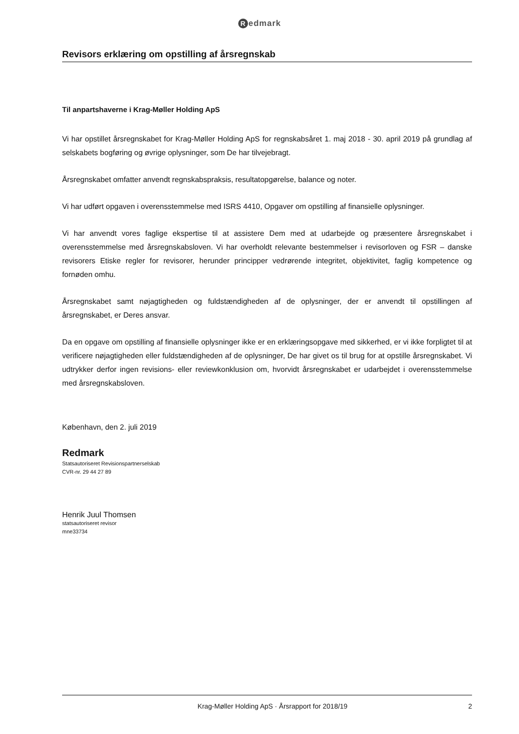Redmark
Revisors erklæring om opstilling af årsregnskab
Til anpartshaverne i Krag-Møller Holding ApS
Vi har opstillet årsregnskabet for Krag-Møller Holding ApS for regnskabsåret 1. maj 2018 - 30. april 2019 på grundlag af selskabets bogføring og øvrige oplysninger, som De har tilvejebragt.
Årsregnskabet omfatter anvendt regnskabspraksis, resultatopgørelse, balance og noter.
Vi har udført opgaven i overensstemmelse med ISRS 4410, Opgaver om opstilling af finansielle oplysninger.
Vi har anvendt vores faglige ekspertise til at assistere Dem med at udarbejde og præsentere årsregnskabet i overensstemmelse med årsregnskabsloven. Vi har overholdt relevante bestemmelser i revisorloven og FSR – danske revisorers Etiske regler for revisorer, herunder principper vedrørende integritet, objektivitet, faglig kompetence og fornøden omhu.
Årsregnskabet samt nøjagtigheden og fuldstændigheden af de oplysninger, der er anvendt til opstillingen af årsregnskabet, er Deres ansvar.
Da en opgave om opstilling af finansielle oplysninger ikke er en erklæringsopgave med sikkerhed, er vi ikke forpligtet til at verificere nøjagtigheden eller fuldstændigheden af de oplysninger, De har givet os til brug for at opstille årsregnskabet. Vi udtrykker derfor ingen revisions- eller reviewkonklusion om, hvorvidt årsregnskabet er udarbejdet i overensstemmelse med årsregnskabsloven.
København, den 2. juli 2019
Redmark
Statsautoriseret Revisionspartnerselskab
CVR-nr. 29 44 27 89
Henrik Juul Thomsen
statsautoriseret revisor
mne33734
Krag-Møller Holding ApS · Årsrapport for 2018/19
2